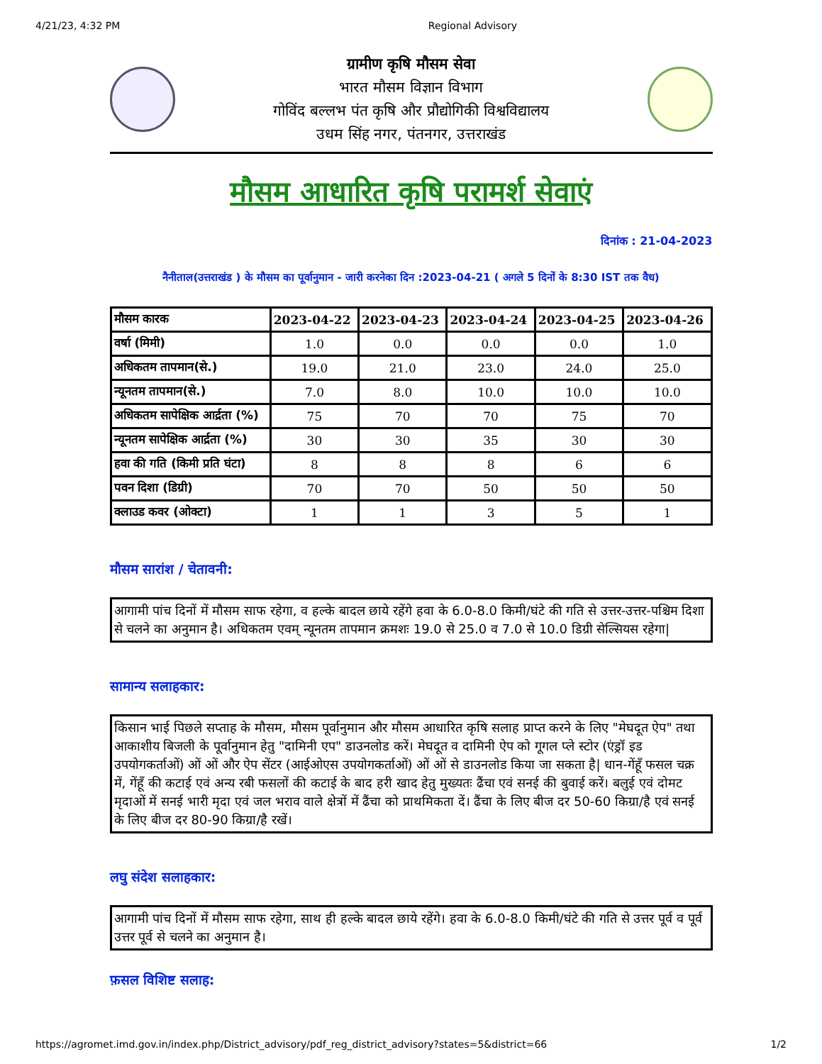4/21/23, 4:32 PM Regional Advisory
ग्रामीण कृषि मौसम सेवा
भारत मौसम विज्ञान विभाग
गोविंद बल्लभ पंत कृषि और प्रौद्योगिकी विश्वविद्यालय
उधम सिंह नगर, पंतनगर, उत्तराखंड
मौसम आधारित कृषि परामर्श सेवाएं
दिनांक : 21-04-2023
नैनीताल(उत्तराखंड ) के मौसम का पूर्वानुमान - जारी करनेका दिन :2023-04-21 ( अगले 5 दिनों के 8:30 IST तक वैध)
| मौसम कारक | 2023-04-22 | 2023-04-23 | 2023-04-24 | 2023-04-25 | 2023-04-26 |
| --- | --- | --- | --- | --- | --- |
| वर्षा (मिमी) | 1.0 | 0.0 | 0.0 | 0.0 | 1.0 |
| अधिकतम तापमान(से.) | 19.0 | 21.0 | 23.0 | 24.0 | 25.0 |
| न्यूनतम तापमान(से.) | 7.0 | 8.0 | 10.0 | 10.0 | 10.0 |
| अधिकतम सापेक्षिक आर्द्रता (%) | 75 | 70 | 70 | 75 | 70 |
| न्यूनतम सापेक्षिक आर्द्रता (%) | 30 | 30 | 35 | 30 | 30 |
| हवा की गति (किमी प्रति घंटा) | 8 | 8 | 8 | 6 | 6 |
| पवन दिशा (डिग्री) | 70 | 70 | 50 | 50 | 50 |
| क्लाउड कवर (ओक्टा) | 1 | 1 | 3 | 5 | 1 |
मौसम सारांश / चेतावनी:
आगामी पांच दिनों में मौसम साफ रहेगा, व हल्के बादल छाये रहेंगे हवा के 6.0-8.0 किमी/घंटे की गति से उत्तर-उत्तर-पश्चिम दिशा से चलने का अनुमान है। अधिकतम एवम् न्यूनतम तापमान क्रमशः 19.0 से 25.0 व 7.0 से 10.0 डिग्री सेल्सियस रहेगा|
सामान्य सलाहकार:
किसान भाई पिछले सप्ताह के मौसम, मौसम पूर्वानुमान और मौसम आधारित कृषि सलाह प्राप्त करने के लिए "मेघदूत ऐप" तथा आकाशीय बिजली के पूर्वानुमान हेतु "दामिनी एप" डाउनलोड करें। मेघदूत व दामिनी ऐप को गूगल प्ले स्टोर (एंड्रॉ इड उपयोगकर्ताओं) ओं ओं और ऐप सेंटर (आईओएस उपयोगकर्ताओं) ओं ओं से डाउनलोड किया जा सकता है| धान-गेंहूँ फसल चक्र में, गेंहूँ की कटाई एवं अन्य रबी फसलों की कटाई के बाद हरी खाद हेतु मुख्यतः ढैंचा एवं सनई की बुवाई करें। बलुई एवं दोमट मृदाओं में सनई भारी मृदा एवं जल भराव वाले क्षेत्रों में ढैंचा को प्राथमिकता दें। ढैंचा के लिए बीज दर 50-60 किग्रा/है एवं सनई के लिए बीज दर 80-90 किग्रा/है रखें।
लघु संदेश सलाहकार:
आगामी पांच दिनों में मौसम साफ रहेगा, साथ ही हल्के बादल छाये रहेंगे। हवा के 6.0-8.0 किमी/घंटे की गति से उत्तर पूर्व व पूर्व उत्तर पूर्व से चलने का अनुमान है।
फ़सल विशिष्ट सलाह:
https://agromet.imd.gov.in/index.php/District_advisory/pdf_reg_district_advisory?states=5&district=66 1/2